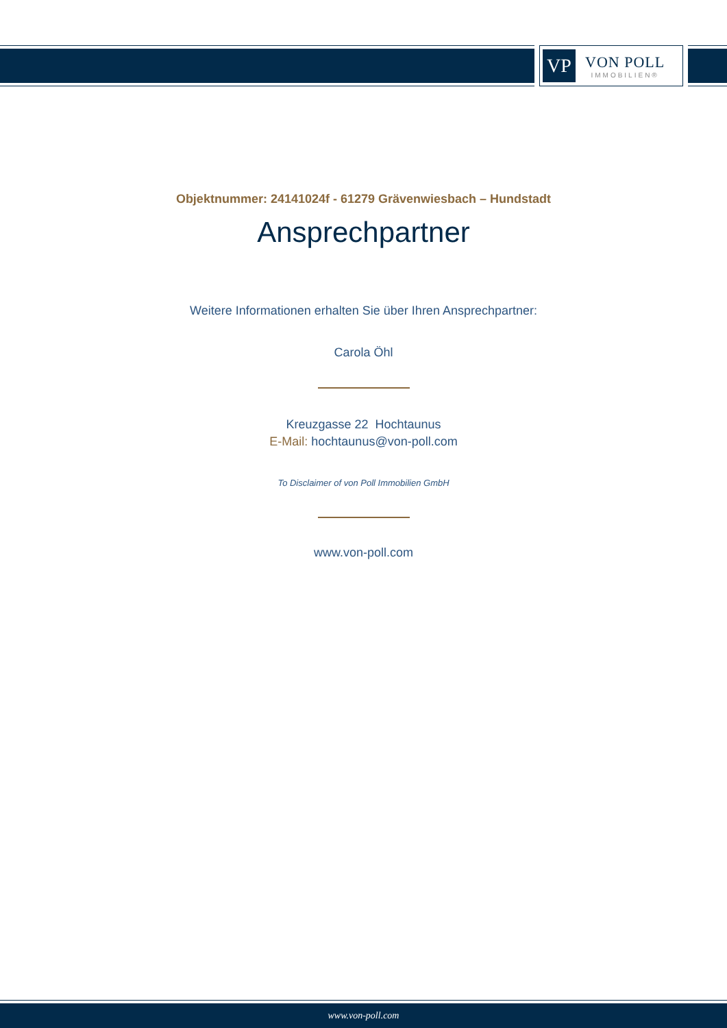VP
VON POLL
IMMOBILIEN®
Objektnummer: 24141024f - 61279 Grävenwiesbach – Hundstadt
Ansprechpartner
Weitere Informationen erhalten Sie über Ihren Ansprechpartner:
Carola Öhl
Kreuzgasse 22 Hochtaunus
E-Mail: hochtaunus@von-poll.com
To Disclaimer of von Poll Immobilien GmbH
www.von-poll.com
www.von-poll.com